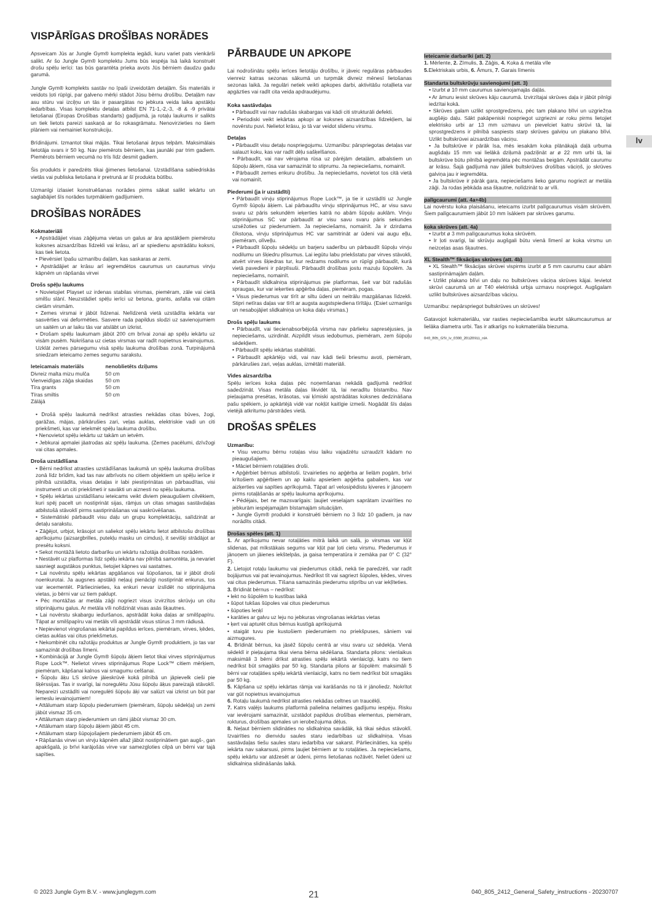VISPĀRĪGAS DROŠĪBAS NORĀDES
Apsveicam Jūs ar Jungle Gym® komplekta iegādi, kuru variet pats vienkārši salikt. Ar šo Jungle Gym® komplektu Jums būs iespēja īsā laikā konstruēt drošu spēļu ierīci: tas būs garantēta prieka avots Jūs bērniem daudzu gadu garumā.
Jungle Gym® komplekts sastāv no īpaši izveidotām detaļām. Šis materiāls ir veidots ļoti rūpīgi, par galveno mērķi stādot Jūsu bērnu drošību. Detaļām nav asu stūru vai izciļņu un tās ir pasargātas no jebkura veida laika apstākļu iedarbības. Visas komplektu detaļas atbilst EN 71-1,-2,-3, -8 & -9 privātai lietošanai (Eiropas Drošības standarts) gadījumā, ja rotaļu laukums ir salikts un tiek lietots pareizi saskaņā ar šo rokasgrāmatu. Nenovirzieties no šiem plāniem vai nemainiet konstrukciju.
Brīdinājumi. Izmantot tikai mājās. Tikai lietošanai ārpus telpām. Maksimālais lietotāja svars ir 50 kg. Nav piemērots bērniem, kas jaunāki par trim gadiem. Piemērots bērniem vecumā no trīs līdz desmit gadiem.
Šis produkts ir paredzēts tikai ģimenes lietošanai. Uzstādīšana sabiedriskās vietās vai publiska lietošana ir pretrunā ar šī produkta būtību.
Uzmanīgi izlasiet konstruēšanas norādes pirms sākat salikt iekārtu un saglabājiet šīs norādes turpmākiem gadījumiem.
DROŠĪBAS NORĀDES
Kokmateriāli
• Apstrādājiet visas zāģējuma vietas un galus ar āra apstākļiem piemērotu koksnes aizsardzības līdzekli vai krāsu, arī ar spiedienu apstrādātu koksni, kas tiek lietota.
• Pievērsiet īpašu uzmanību daļām, kas saskaras ar zemi.
• Apstrādājiet ar krāsu arī iegremdētos caurumus un caurumus virvju kāpnēm un rāpšanās virvei
Drošs spēļu laukums
• Novietojiet Playset uz irdenas stabilas virsmas, piemēram, zāle vai cietā smilšu slānī. Neuzstādiet spēļu ierīci uz betona, grants, asfalta vai citām cietām virsmām.
• Zemes virsmai ir jābūt līdzenai. Nelīdzenā vietā uzstādīta iekārta var sasvērties vai deformēties. Sasvere rada papildus slodzi uz savienojumiem un saitēm un ar laiku tās var atslābt un izkrist.
• Drošam spēļu laukumam jābūt 200 cm brīvai zonai ap spēļu iekārtu uz visām pusēm. Nokrišana uz cietas virsmas var radīt nopietnus ievainojumus. Uzklāt zemes pārsegumu visā spēļu laukuma drošības zonā. Turpinājumā sniedzam ieteicamo zemes segumu sarakstu.
| Ieteicamais materiāls | nenoblietēts dziļums |
| --- | --- |
| Divreiz malta mizu mulča | 50 cm |
| Vienveidīgas zāģa skaidas | 50 cm |
| Tīra grants | 50 cm |
| Tīras smiltis | 50 cm |
| Zālājā | |
• Drošā spēļu laukumā nedrīkst atrasties nekādas citas būves, žogi, garāžas, mājas, pārkārušies zari, veļas auklas, elektriskie vadi un citi priekšmeti, kas var ietekmēt spēļu laukuma drošību.
• Nenovietot spēļu iekārtu uz takām un ietvēm.
• Jebkurai apmalei jāatrodas aiz spēļu laukuma. (Zemes pacēlumi, dzīvžogi vai citas apmales.
Droša uzstādīšana
• Bērni nedrīkst atrasties uzstādīšanas laukumā un spēļu laukuma drošības zonā līdz brīdim, kad tas nav atbrīvots no citiem objektiem un spēļu ierīce ir pilnībā uzstādīta, visas detaļas ir labi piestiprinātas un pārbaudītas, visi instrumenti un citi priekšmeti ir savākti un aiznesti no spēļu laukuma.
• Spēļu iekārtas uzstādīšanu ieteicams veikt diviem pieaugušiem cilvēkiem, kuri spēj pacelt un nostiprināt sijas, rāmjus un citas smagas sastāvdaļas atbilstošā stāvoklī pirms sastiprināšanas vai saskrūvēšanas.
• Sistemātiski pārbaudīt visu daļu un grupu komplektāciju, salīdzināt ar detaļu sarakstu.
• Zāģējot, urbjot, krāsojot un saliekot spēļu iekārtu lietot atbilstošu drošības aprīkojumu (aizsargbrilles, putekļu masku un cimdus), it sevišķi strādājot ar presētu koksni.
• Sekot montāžā lietoto darbarīku un iekārtu ražotāja drošības norādēm.
• Nestāvēt uz platformas līdz spēļu iekārta nav pilnībā samontēta, ja nevariet sasniegt augstākos punktus, lietojiet kāpnes vai sastatnes.
• Lai novērstu spēļu iekārtas apgāšanos vai šūpošanos, tai ir jābūt droši noenkurotai. Ja augsnes apstākļi neļauj pienācīgi nostiprināt enkurus, tos var iecementēt. Pārliecinieties, ka enkuri nevar izslīdēt no stiprinājuma vietas, jo bērni var uz tiem paklupt.
• Pēc montāžas ar metāla zāģi nogriezt visus izvirzītos skrūvju un citu stiprinājumu galus. Ar metāla vīli nolīdzināt visas asās šķautnes.
• Lai novērstu skabargu ieduršanos, apstrādāt koka daļas ar smilšpapīru. Tāpat ar smilšpapīru vai metāls vīli apstrādāt visus stūrus 3 mm rādiusā.
• Nepievienot vingrošanas iekārtai papildus ierīces, piemēram, virves, ķēdes, cietas auklas vai citus priekšmetus.
• Nekombinēt citu ražotāju produktus ar Jungle Gym® produktiem, jo tas var samazināt drošības līmeni.
• Kombinācijā ar Jungle Gym® šūpoļu āķiem lietot tikai virves stiprinājumus Rope Lock™. Nelietot virves stiprinājumus Rope Lock™ citiem mērķiem, piemēram, kāpšanai kalnos vai smagumu celšanai.
• Šūpoļu āķu LS skrūve jāieskrūvē kokā pilnībā un jāpievelk cieši pie šķērssijas. Tas ir svarīgi, lai noregulētu Jūsu šūpoļu āķus pareizajā stāvoklī. Nepareizi uzstādīti vai noregulēti šūpoļu āķi var salūzt vai izkrist un būt par iemeslu ievainojumiem!
• Attālumam starp šūpoļu piederumiem (piemēram, šūpoļu sēdekļa) un zemi jābūt vismaz 35 cm.
• Attālumam starp piederumiem un rāmi jābūt vismaz 30 cm.
• Attālumam starp šūpoļu āķiem jābūt 45 cm.
• Attālumam starp šūpojošajiem piederumiem jābūt 45 cm.
• Rāpšanās virvei un virvju kāpnēm allaž jābūt nostiprinātiem gan augš-, gan apakšgalā, jo brīvi karājošās virve var samezgloties cilpā un bērni var tajā sapīties.
PĀRBAUDE UN APKOPE
Lai nodrošinātu spēļu ierīces lietotāju drošību, ir jāveic regulāras pārbaudes vienreiz katras sezonas sākumā un turpmāk divreiz mēnesī lietošanas sezonas laikā. Ja regulāri netiek veikti apkopes darbi, aktivitāšu rotaļlieta var apgāzties vai radīt cita veida apdraudējumu.
Koka sastāvdaļas
• Pārbaudīt vai nav radušās skabargas vai kādi citi strukturāli defekti.
• Periodiski veikt iekārtas apkopi ar koksnes aizsardzības līdzekļiem, lai novērstu puvi. Nelietot krāsu, jo tā var veidot slidenu virsmu.
Detaļas
• Pārbaudīt visu detaļu nospriegojumu. Uzmanību: pārspriegotas detaļas var salauzt koku, kas var radīt dēļu sašķelšanos.
• Pārbaudīt, vai nav vērojama rūsa uz pārējām detaļām, atbalstiem un šūpoļu āķiem, rūsa var samazināt to stiprumu. Ja nepieciešams, nomainīt.
• Pārbaudīt zemes enkuru drošību. Ja nepieciešams, novietot tos citā vietā vai nomainīt.
Piederumi (ja ir uzstādīti)
• Pārbaudīt virvju stiprinājumus Rope Lock™, ja tie ir uzstādīti uz Jungle Gym® šūpoļu āķiem. Lai pārbaudītu virvju stiprinājumus HC, ar visu savu svaru uz pāris sekundēm ieķerties katrā no abām šūpoļu auklām. Virvju stiprinājumus SC var pārbaudīt ar visu savu svaru pāris sekundes uzsēžoties uz piederumiem. Ja nepieciešams, nomainīt. Ja ir dzirdama čīkstoņa, virvju stiprinājumus HC var samitrināt ar ūdeni vai augu eļļu, piemēram, olīveļļu.
• Pārbaudīt šūpoļu sēdekļu un barjeru saderību un pārbaudīt šūpoļu virvju nodilumu un šķiedru plīsumus. Lai iegūtu labu priekšstatu par virves stāvokli, atvērt virves šķiedras tur, kur redzams nodilums un rūpīgi pārbaudīt, kurā vietā pavedieni ir pārplīsuši. Pārbaudīt drošības jostu mazuļu šūpolēm. Ja nepieciešams, nomainīt.
• Pārbaudīt slidkalniņa stiprinājumus pie platformas, šeit var būt radušās spraugas, kur var ieķerties apģērba daļas, piemēram, pogas.
• Visus piederumus var tīrīt ar siltu ūdeni un neitrālu mazgāšanas līdzekli. Stipri netīras daļas var tīrīt ar augsta augstspiediena tīrītāju. (Esiet uzmanīgs un nesabojājiet slidkalniņa un koka daļu virsmas.)
Drošs spēļu laukums
• Pārbaudīt, vai tiecienabsorbējošā virsma nav pārlieku sapresējusies, ja nepieciešams, uzirdināt. Aizpildīt visus iedobumus, piemēram, zem šūpoļu sēdekļiem.
• Pārbaudīt spēļu iekārtas stabilitāti.
• Pārbaudīt apkārtējo vidi, vai nav kādi tieši briesmu avoti, piemēram, pārkārušies zari, veļas auklas, izmētāti materiāli.
Vides aizsardzība
Spēļu ierīces koka daļas pēc noņemšanas nekādā gadījumā nedrīkst sadedzināt. Visas metāla daļas likvidēt tā, lai neradītu bīstamību. Nav pieļaujama presētas, krāsotas, vai ķīmiski apstrādātas koksnes dedzināšana pašu spēkiem, jo apkārtējā vidē var nokļūt kaitīgie izmeši. Nogādāt šīs daļas vietējā atkritumu pārstrādes vietā.
DROŠAS SPĒLES
Uzmanību:
• Visu vecumu bērnu rotaļas visu laiku vajadzētu uzraudzīt kādam no pieaugušajiem.
• Māciet bērniem rotaļāties droši.
• Apģērbiet bērnus atbilstoši. Izvairieties no apģērba ar lielām pogām, brīvi krītošiem apģērbiem un ap kaklu apsietiem apģērba gabaliem, kas var aizķerties vai sapīties aprīkojumā. Tāpat arī velosipēdistu ķiveres ir jānoņem pirms rotaļāšanās ar spēļu laukuma aprīkojumu.
• Pēdējais, bet ne mazsvarīgais: ļaujiet veselajam saprātam izvairīties no jebkurām iespējamajām bīstamajām situācijām.
• Jungle Gym® produkti ir konstruēti bērniem no 3 līdz 10 gadiem, ja nav norādīts citādi.
Drošas spēles (att. 1)
1. Ar aprīkojumu nevar rotaļāties mitrā laikā un salā, jo virsmas var kļūt slidenas, pat mīkstākais segums var kļūt par ļoti cietu virsmu. Piederumus ir jānoņem un jāienes iekštelpās, ja gaisa temperatūra ir zemāka par 0° C (32° F).
2. Lietojot rotaļu laukumu vai piederumus citādi, nekā tie paredzēti, var radīt bojājumus vai pat ievainojumus. Nedrīkst tīt vai sagriezt šūpoles, ķēdes, virves vai citus piederumus. Tīšana samazinās piederumu stiprību un var iekļīteties.
3. Brīdināt bērnus – nedrīkst:
• lekt no šūpolēm to kustības laikā
• šūpot tukšas šūpoles vai citus piederumus
• šūpoties leņķī
• karāties ar galvu uz leju no jebkuras vingrošanas iekārtas vietas
• ķert vai apturēt citus bērnus kustīgā aprīkojumā
• staigāt tuvu pie kustošiem piederumiem no priekšpuses, sāniem vai aizmugures.
4. Brīdināt bērnus, ka jāsēž šūpoļu centrā ar visu svaru uz sēdekļa. Vienā sēdeklī ir pieļaujama tikai viena bērna sēdēšana. Standarta pilons: vienlaikus maksimāli 3 bērni drīkst atrasties spēļu iekārtā vienlaicīgi, katrs no tiem nedrīkst būt smagāks par 50 kg. Standarta pilons ar šūpolēm: maksimāli 5 bērni var rotaļāties spēļu iekārtā vienlaicīgi, katrs no tiem nedrīkst būt smagāks par 50 kg.
5. Kāpšana uz spēļu iekārtas rāmja vai karāšanās no tā ir jānoliedz. Nokrītot var gūt nopietnus ievainojumus
6. Rotaļu laukumā nedrīkst atrasties nekādas celtnes un traucēkļi.
7. Katrs vaļējs laukums platformā palielina nelaimes gadījumu iespēju. Risku var ievērojami samazināt, uzstādot papildus drošības elementus, piemēram, rokturus, drošības apmales un ierobežojuma dēļus.
8. Neļaut bērniem slidināties no slidkalniņa savādāk, kā tikai sēdus stāvoklī. Izvairīties no dienvidu saules staru iedarbības uz slidkalniņa. Visas sastāvdaļas tiešu saules staru iedarbība var sakarst. Pārliecināties, ka spēļu iekārta nav sakarsusi, pirms ļaujiet bērniem ar to rotaļāties. Ja nepieciešams, spēļu iekārtu var atdzesēt ar ūdeni, pirms lietošanas nožāvēt. Neliet ūdeni uz slidkalniņa slidināšanās laikā.
Ieteicamie darbarīki (att. 2)
1. Mērlente, 2. Zīmulis, 3. Zāģis, 4. Koka & metāla vīle
5. Elektriskais urbis, 6. Āmurs, 7. Garais līmenis
Standarta bultskrūvju savienojumi (att. 3)
• Izurbt ø 10 mm caurumus savienojamajās daļās.
• Ar āmuru iesist skrūves kāju caurumā. Izvirzītajai skrūves daļa ir jābūt pilnīgi iedzītai kokā.
• Skrūves galam uzlikt sprostgredzenu, pēc tam plakano blīvi un uzgriežņa augšējo daļu. Sākt pakāpeniski nospriegot uzgriezni ar roku pirms lietojiet elektrisko urbi ar 13 mm uzmavu un pievelciet katru skrūvi tā, lai sprostgredzens ir pilnībā saspiests starp skrūves galviņu un plakano blīvi. Uzlikt bultskrūvei aizsardzības vāciņu.
• Ja bultskrūve ir pārāk īsa, mēs iesakām koka plānākajā daļā urbuma augšdaļu 15 mm vai lielākā dziļumā padziļināt ar ø 22 mm urbi tā, lai bultskrūve būtu pilnībā iegremdēta pēc montāžas beigām. Apstrādāt caurumu ar krāsu. Šajā gadījumā nav jāliek bultskrūves drošības vāciņš, jo skrūves galviņa jau ir iegremdēta.
• Ja bultskrūve ir pārāk gara, nepieciešams lieko garumu nogriezt ar metāla zāģi. Ja rodas jebkāda asa šķautne, nolīdzināt to ar vīli.
palīgcaurumi (att. 4a+4b)
Lai novērstu koka plaisāšanu, ieteicams izurbt palīgcaurumus visām skrūvēm. Šiem palīgcaurumiem jābūt 10 mm īsākiem par skrūves garumu.
koka skrūves (att. 4a)
• Izurbt ø 3 mm palīgcaurumus koka skrūvēm.
• Ir ļoti svarīgi, lai skrūvju augšgali būtu vienā līmenī ar koka virsmu un neizceļas asas šķautnes.
XL Stealth™ fiksācijas skrūves (att. 4b)
• XL Stealth™ fiksācijas skrūvei vispirms izurbt ø 5 mm caurumu caur abām sastiprināmajām daļām.
• Uzlikt plakano blīvi un daļu no bultskrūves vāciņa skrūves kājai. Ievietot skrūvi caurumā un ar T40 elektriskā urbja uzmavu nospriegot. Augšgalam uzlikt bultskrūves aizsardzības vāciņu.
Uzmanību: nepārspriegot bultskrūves un skrūves!
Gatavojot kokmateriālu, var rasties nepieciešamība ieurbt sākumcaurumus ar lielāka diametra urbi. Tas ir atkarīgs no kokmateriāla biezuma.
040_805_GSI_lv_0300_20120911_nlA
lv
© 2023 Jungle Gym B.V. - www.junglegym.com 21 040_805_2412_General_Safety_instructions - 20230707